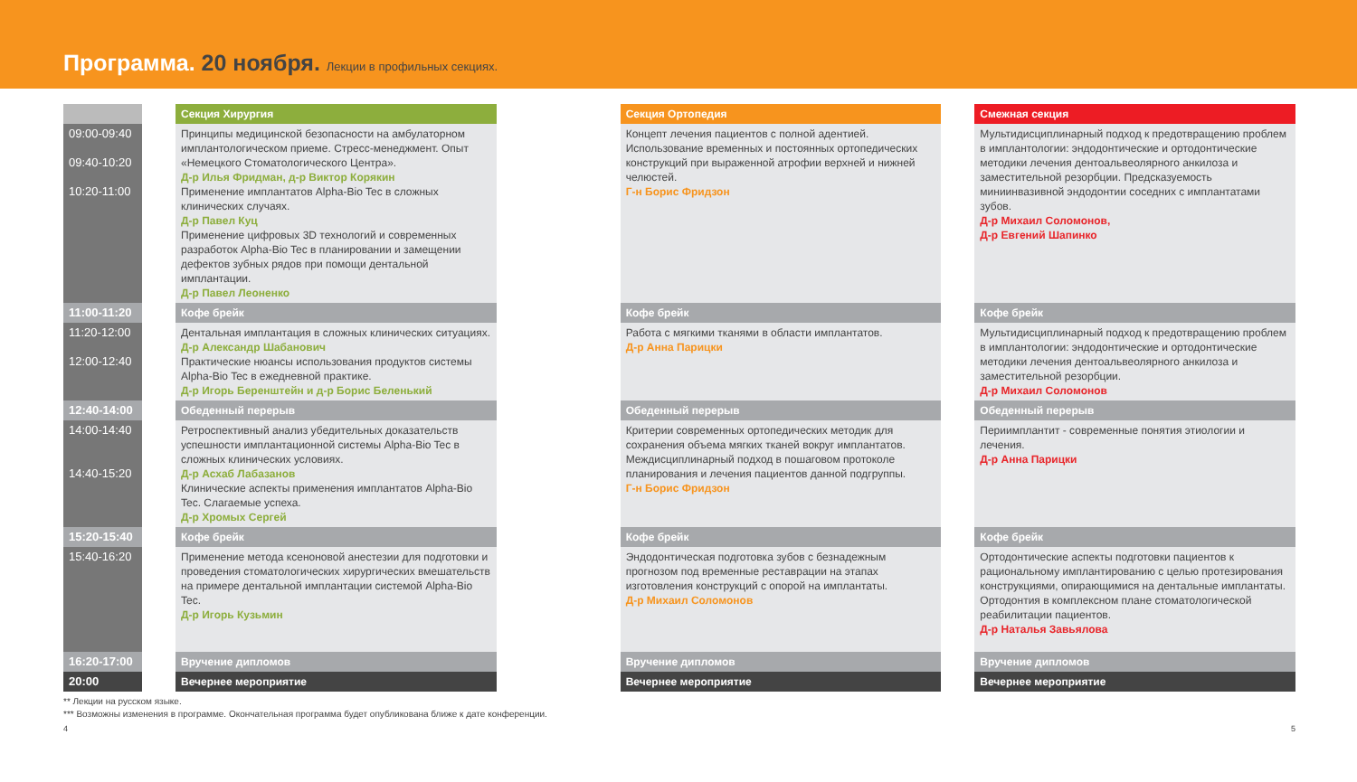Программа. 20 ноября. Лекции в профильных секциях.
| | | Секция Хирургия | | Секция Ортопедия | | Смежная секция |
| 09:00-09:40 09:40-10:20 10:20-11:00 | | Принципы медицинской безопасности на амбулаторном имплантологическом приеме. Стресс-менеджмент. Опыт «Немецкого Стоматологического Центра». Д-р Илья Фридман, д-р Виктор Корякин Применение имплантатов Alpha-Bio Tec в сложных клинических случаях. Д-р Павел Куц Применение цифровых 3D технологий и современных разработок Alpha-Bio Tec в планировании и замещении дефектов зубных рядов при помощи дентальной имплантации. Д-р Павел Леоненко | | Концепт лечения пациентов с полной адентией. Использование временных и постоянных ортопедических конструкций при выраженной атрофии верхней и нижней челюстей. Г-н Борис Фридзон | | Мультидисциплинарный подход к предотвращению проблем в имплантологии: эндодонтические и ортодонтические методики лечения дентоальвеолярного анкилоза и заместительной резорбции. Предсказуемость миниинвазивной эндодонтии соседних с имплантатами зубов. Д-р Михаил Соломонов, Д-р Евгений Шапинко |
| 11:00-11:20 | | Кофе брейк | | Кофе брейк | | Кофе брейк |
| 11:20-12:00 12:00-12:40 | | Дентальная имплантация в сложных клинических ситуациях. Д-р Александр Шабанович Практические нюансы использования продуктов системы Alpha-Bio Tec в ежедневной практике. Д-р Игорь Беренштейн и д-р Борис Беленький | | Работа с мягкими тканями в области имплантатов. Д-р Анна Парицки | | Мультидисциплинарный подход к предотвращению проблем в имплантологии: эндодонтические и ортодонтические методики лечения дентоальвеолярного анкилоза и заместительной резорбции. Д-р Михаил Соломонов |
| 12:40-14:00 | | Обеденный перерыв | | Обеденный перерыв | | Обеденный перерыв |
| 14:00-14:40 14:40-15:20 | | Ретроспективный анализ убедительных доказательств успешности имплантационной системы Alpha-Bio Tec в сложных клинических условиях. Д-р Асхаб Лабазанов Клинические аспекты применения имплантатов Alpha-Bio Tec. Слагаемые успеха. Д-р Хромых Сергей | | Критерии современных ортопедических методик для сохранения объема мягких тканей вокруг имплантатов. Междисциплинарный подход в пошаговом протоколе планирования и лечения пациентов данной подгруппы. Г-н Борис Фридзон | | Периимплантит - современные понятия этиологии и лечения. Д-р Анна Парицки |
| 15:20-15:40 | | Кофе брейк | | Кофе брейк | | Кофе брейк |
| 15:40-16:20 | | Применение метода ксеноновой анестезии для подготовки и проведения стоматологических хирургических вмешательств на примере дентальной имплантации системой Alpha-Bio Tec. Д-р Игорь Кузьмин | | Эндодонтическая подготовка зубов с безнадежным прогнозом под временные реставрации на этапах изготовления конструкций с опорой на имплантаты. Д-р Михаил Соломонов | | Ортодонтические аспекты подготовки пациентов к рациональному имплантированию с целью протезирования конструкциями, опирающимися на дентальные имплантаты. Ортодонтия в комплексном плане стоматологической реабилитации пациентов. Д-р Наталья Завьялова |
| 16:20-17:00 | | Вручение дипломов | | Вручение дипломов | | Вручение дипломов |
| 20:00 | | Вечернее мероприятие | | Вечернее мероприятие | | Вечернее мероприятие |
** Лекции на русском языке.
*** Возможны изменения в программе. Окончательная программа будет опубликована ближе к дате конференции.
4 5